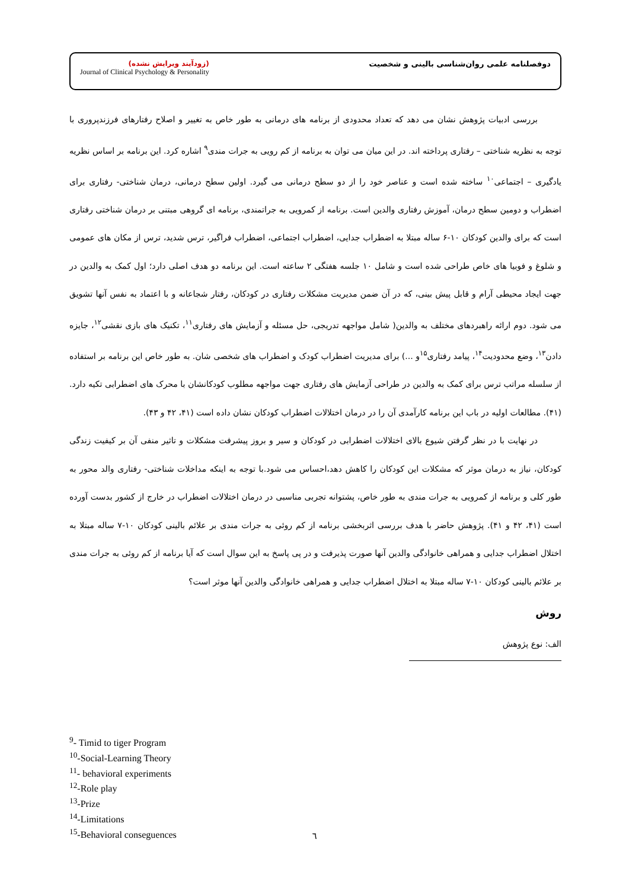(زودآیند ویرایش نشده)
Journal of Clinical Psychology & Personality
دوفصلنامه علمی روان‌شناسی بالینی و شخصیت
بررسی ادبیات پژوهش نشان می دهد که تعداد محدودی از برنامه های درمانی به طور خاص به تغییر و اصلاح رفتارهای فرزندپروری با توجه به نظریه شناختی – رفتاری پرداخته اند. در این میان می توان به برنامه از کم رویی به جرات مندی<sup>۹</sup> اشاره کرد. این برنامه بر اساس نظریه یادگیری – اجتماعی<sup>۱۰</sup> ساخته شده است و عناصر خود را از دو سطح درمانی می گیرد. اولین سطح درمانی، درمان شناختی- رفتاری برای اضطراب و دومین سطح درمان، آموزش رفتاری والدین است. برنامه از کمرویی به جراتمندی، برنامه ای گروهی مبتنی بر درمان شناختی رفتاری است که برای والدین کودکان ۱۰-۶ ساله مبتلا به اضطراب جدایی، اضطراب اجتماعی، اضطراب فراگیر، ترس شدید، ترس از مکان های عمومی و شلوغ و فوبیا های خاص طراحی شده است و شامل ۱۰ جلسه هفتگی ۲ ساعته است. این برنامه دو هدف اصلی دارد؛ اول کمک به والدین در جهت ایجاد محیطی آرام و قابل پیش بینی، که در آن ضمن مدیریت مشکلات رفتاری در کودکان، رفتار شجاعانه و با اعتماد به نفس آنها تشویق می شود. دوم ارائه راهبردهای مختلف به والدین( شامل مواجهه تدریجی، حل مسئله و آزمایش های رفتاری<sup>۱۱</sup>، تکنیک های بازی نقشی<sup>۱۲</sup>، جایزه دادن<sup>۱۳</sup>، وضع محدودیت<sup>۱۴</sup>، پیامد رفتاری<sup>۱۵</sup>و ...) برای مدیریت اضطراب کودک و اضطراب های شخصی شان. به طور خاص این برنامه بر استفاده از سلسله مراتب ترس برای کمک به والدین در طراحی آزمایش های رفتاری جهت مواجهه مطلوب کودکانشان با محرک های اضطرابی تکیه دارد. (۴۱). مطالعات اولیه در باب این برنامه کارآمدی آن را در درمان اختلالات اضطراب کودکان نشان داده است (۴۱، ۴۲ و ۴۳).
در نهایت با در نظر گرفتن شیوع بالای اختلالات اضطرابی در کودکان و سیر و بروز پیشرفت مشکلات و تاثیر منفی آن بر کیفیت زندگی کودکان، نیاز به درمان موثر که مشکلات این کودکان را کاهش دهد،احساس می شود.با توجه به اینکه مداخلات شناختی- رفتاری والد محور به طور کلی و برنامه از کمرویی به جرات مندی به طور خاص، پشتوانه تجربی مناسبی در درمان اختلالات اضطراب در خارج از کشور بدست آورده است (۴۱، ۴۲ و ۴۱). پژوهش حاضر با هدف بررسی اثربخشی برنامه از کم روئی به جرات مندی بر علائم بالینی کودکان ۱۰-۷ ساله مبتلا به اختلال اضطراب جدایی و همراهی خانوادگی والدین آنها صورت پذیرفت و در پی پاسخ به این سوال است که آیا برنامه از کم روئی به جرات مندی بر علائم بالینی کودکان ۱۰-۷ ساله مبتلا به اختلال اضطراب جدایی و همراهی خانوادگی والدین آنها موثر است؟
روش
الف: نوع پژوهش
<sup>9</sup>- Timid to tiger Program
<sup>10</sup>-Social-Learning Theory
<sup>11</sup>- behavioral experiments
<sup>12</sup>-Role play
<sup>13</sup>-Prize
<sup>14</sup>-Limitations
<sup>15</sup>-Behavioral conseguences
٦